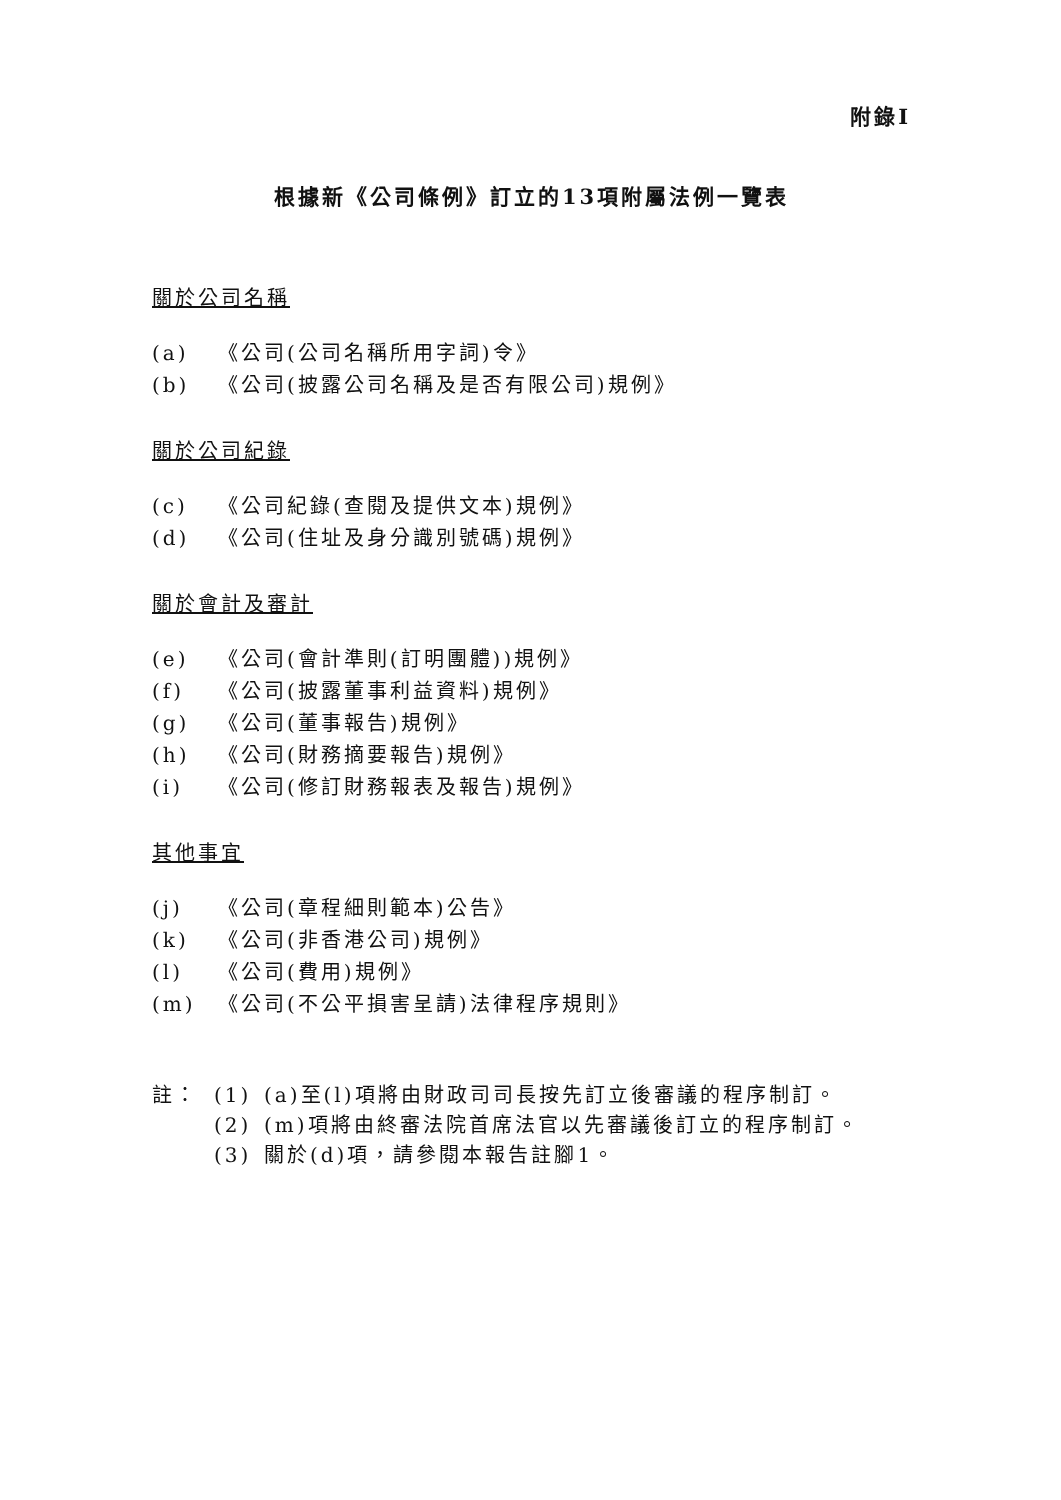附錄I
根據新《公司條例》訂立的13項附屬法例一覽表
關於公司名稱
(a) 《公司(公司名稱所用字詞)令》
(b) 《公司(披露公司名稱及是否有限公司)規例》
關於公司紀錄
(c) 《公司紀錄(查閱及提供文本)規例》
(d) 《公司(住址及身分識別號碼)規例》
關於會計及審計
(e) 《公司(會計準則(訂明團體))規例》
(f) 《公司(披露董事利益資料)規例》
(g) 《公司(董事報告)規例》
(h) 《公司(財務摘要報告)規例》
(i) 《公司(修訂財務報表及報告)規例》
其他事宜
(j) 《公司(章程細則範本)公告》
(k) 《公司(非香港公司)規例》
(l) 《公司(費用)規例》
(m) 《公司(不公平損害呈請)法律程序規則》
註： (1) (a)至(l)項將由財政司司長按先訂立後審議的程序制訂。
(2) (m)項將由終審法院首席法官以先審議後訂立的程序制訂。
(3) 關於(d)項，請參閱本報告註腳1。